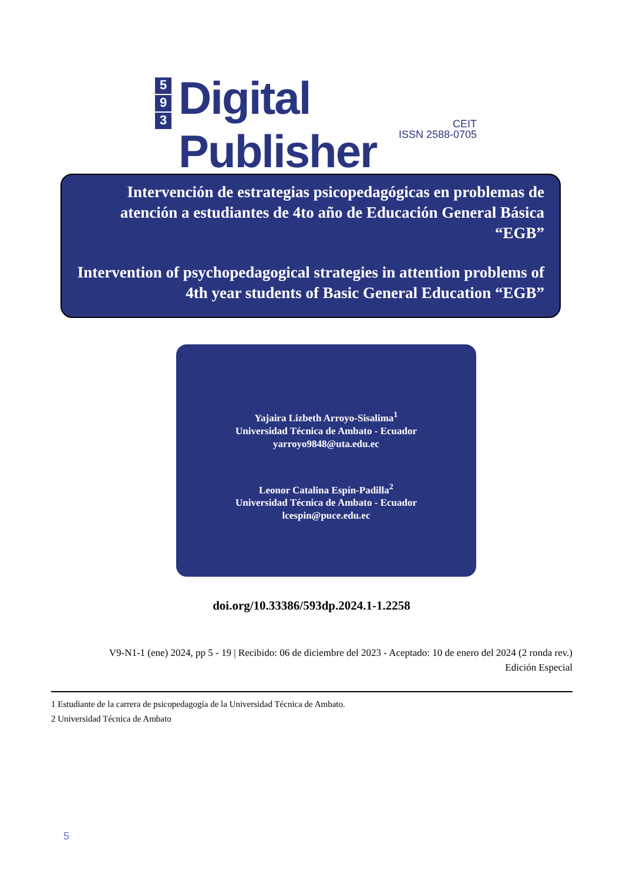5
9
3
Digital Publisher
CEIT
ISSN 2588-0705
Intervención de estrategias psicopedagógicas en problemas de atención a estudiantes de 4to año de Educación General Básica “EGB”
Intervention of psychopedagogical strategies in attention problems of 4th year students of Basic General Education “EGB”
Yajaira Lizbeth Arroyo-Sisalima<sup>1</sup>
Universidad Técnica de Ambato - Ecuador
yarroyo9848@uta.edu.ec
Leonor Catalina Espín-Padilla<sup>2</sup>
Universidad Técnica de Ambato - Ecuador
lcespin@puce.edu.ec
doi.org/10.33386/593dp.2024.1-1.2258
V9-N1-1 (ene) 2024, pp 5 - 19 | Recibido: 06 de diciembre del 2023 - Aceptado: 10 de enero del 2024 (2 ronda rev.)
Edición Especial
1 Estudiante de la carrera de psicopedagogía de la Universidad Técnica de Ambato.
2 Universidad Técnica de Ambato
5